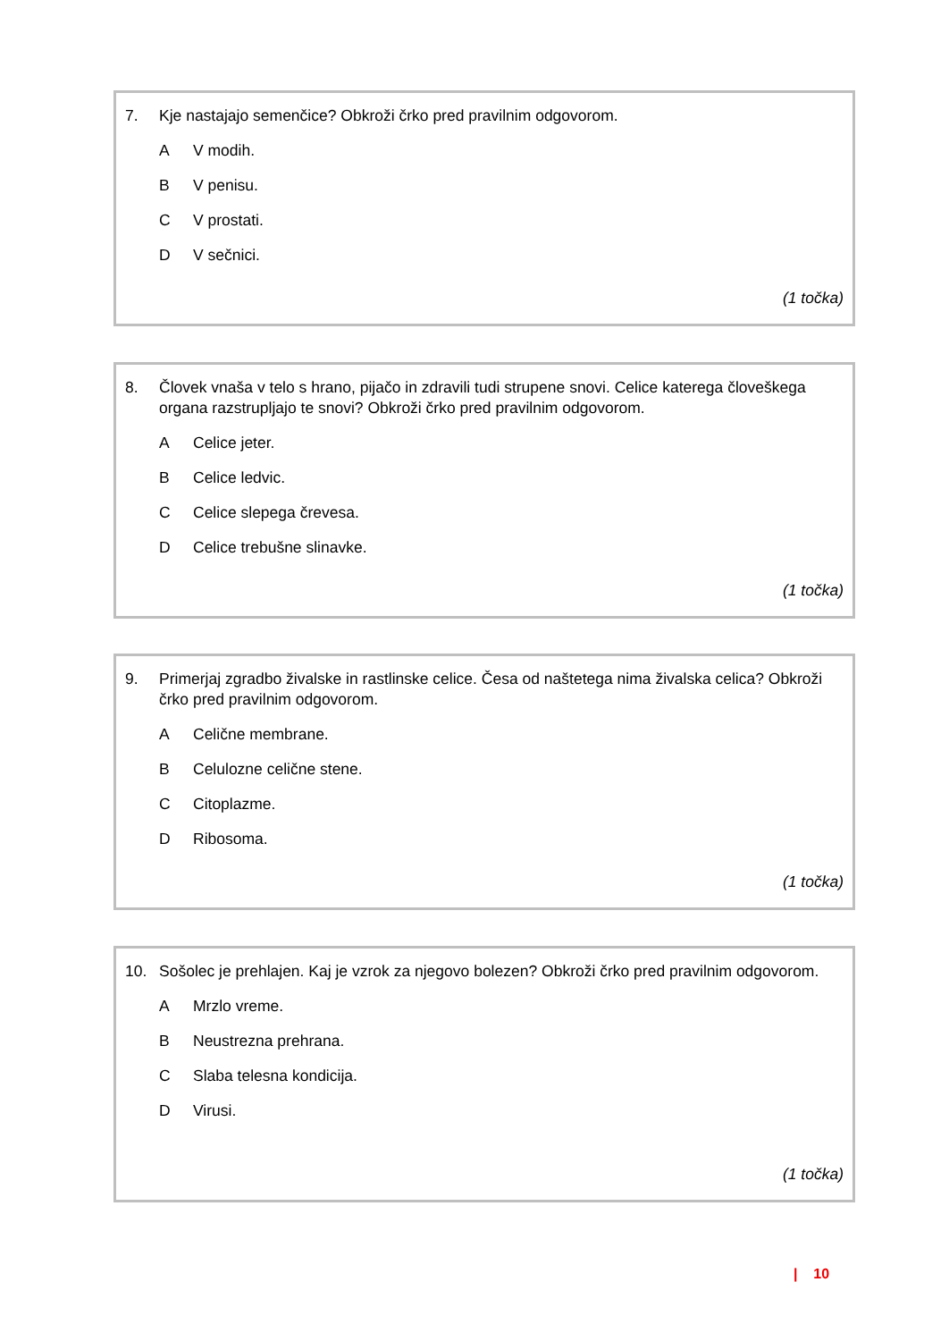7. Kje nastajajo semenčice? Obkroži črko pred pravilnim odgovorom.
A V modih.
B V penisu.
C V prostati.
D V sečnici.
(1 točka)
8. Človek vnaša v telo s hrano, pijačo in zdravili tudi strupene snovi. Celice katerega človeškega organa razstrupljajo te snovi? Obkroži črko pred pravilnim odgovorom.
A Celice jeter.
B Celice ledvic.
C Celice slepega črevesa.
D Celice trebušne slinavke.
(1 točka)
9. Primerjaj zgradbo živalske in rastlinske celice. Česa od naštetega nima živalska celica? Obkroži črko pred pravilnim odgovorom.
A Celične membrane.
B Celulozne celične stene.
C Citoplazme.
D Ribosoma.
(1 točka)
10. Sošolec je prehlajen. Kaj je vzrok za njegovo bolezen? Obkroži črko pred pravilnim odgovorom.
A Mrzlo vreme.
B Neustrezna prehrana.
C Slaba telesna kondicija.
D Virusi.
(1 točka)
| 10